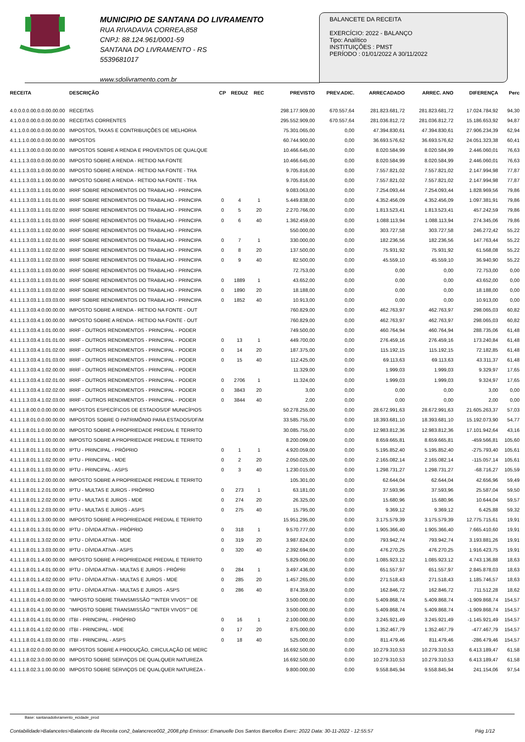MUNICIPIO DE SANTANA DO LIVRAMENTO
RUA RIVADAVIA CORREA,858
CNPJ: 88.124.961/0001-59
SANTANA DO LIVRAMENTO - RS
5539681017
www.sdolivramento.com.br
BALANCETE DA RECEITA
EXERCÍCIO: 2022 - BALANÇO
Tipo: Analítico
INSTITUIÇÕES : PMST
PERÍODO : 01/01/2022 A 30/11/2022
| RECEITA | DESCRIÇÃO | CP | REDUZ | REC | PREVISTO | PREV.ADIC. | ARRECADADO | ARREC. ANO | DIFERENÇA | Perc |
| --- | --- | --- | --- | --- | --- | --- | --- | --- | --- | --- |
| 4.0.0.0.0.00.0.0.00.00.00 | RECEITAS | | | | 298.177.909,00 | 670.557,64 | 281.823.681,72 | 281.823.681,72 | 17.024.784,92 | 94,30 |
| 4.1.0.0.0.00.0.0.00.00.00 | RECEITAS CORRENTES | | | | 295.552.909,00 | 670.557,64 | 281.036.812,72 | 281.036.812,72 | 15.186.653,92 | 94,87 |
| 4.1.1.0.0.00.0.0.00.00.00 | IMPOSTOS, TAXAS E CONTRIBUIÇÕES DE MELHORIA | | | | 75.301.065,00 | 0,00 | 47.394.830,61 | 47.394.830,61 | 27.906.234,39 | 62,94 |
| 4.1.1.1.0.00.0.0.00.00.00 | IMPOSTOS | | | | 60.744.900,00 | 0,00 | 36.693.576,62 | 36.693.576,62 | 24.051.323,38 | 60,41 |
| 4.1.1.1.3.00.0.0.00.00.00 | IMPOSTOS SOBRE A RENDA E PROVENTOS DE QUALQUE | | | | 10.466.645,00 | 0,00 | 8.020.584,99 | 8.020.584,99 | 2.446.060,01 | 76,63 |
| 4.1.1.1.3.03.0.0.00.00.00 | IMPOSTO SOBRE A RENDA - RETIDO NA FONTE | | | | 10.466.645,00 | 0,00 | 8.020.584,99 | 8.020.584,99 | 2.446.060,01 | 76,63 |
| 4.1.1.1.3.03.1.0.00.00.00 | IMPOSTO SOBRE A RENDA - RETIDO NA FONTE - TRA | | | | 9.705.816,00 | 0,00 | 7.557.821,02 | 7.557.821,02 | 2.147.994,98 | 77,87 |
| 4.1.1.1.3.03.1.1.00.00.00 | IMPOSTO SOBRE A RENDA - RETIDO NA FONTE - TRA | | | | 9.705.816,00 | 0,00 | 7.557.821,02 | 7.557.821,02 | 2.147.994,98 | 77,87 |
| 4.1.1.1.3.03.1.1.01.00.00 | IRRF SOBRE RENDIMENTOS DO TRABALHO - PRINCIPA | | | | 9.083.063,00 | 0,00 | 7.254.093,44 | 7.254.093,44 | 1.828.969,56 | 79,86 |
| 4.1.1.1.3.03.1.1.01.01.00 | IRRF SOBRE RENDIMENTOS DO TRABALHO - PRINCIPA | 0 | 4 | 1 | 5.449.838,00 | 0,00 | 4.352.456,09 | 4.352.456,09 | 1.097.381,91 | 79,86 |
| 4.1.1.1.3.03.1.1.01.02.00 | IRRF SOBRE RENDIMENTOS DO TRABALHO - PRINCIPA | 0 | 5 | 20 | 2.270.766,00 | 0,00 | 1.813.523,41 | 1.813.523,41 | 457.242,59 | 79,86 |
| 4.1.1.1.3.03.1.1.01.03.00 | IRRF SOBRE RENDIMENTOS DO TRABALHO - PRINCIPA | 0 | 6 | 40 | 1.362.459,00 | 0,00 | 1.088.113,94 | 1.088.113,94 | 274.345,06 | 79,86 |
| 4.1.1.1.3.03.1.1.02.00.00 | IRRF SOBRE RENDIMENTOS DO TRABALHO - PRINCIPA | | | | 550.000,00 | 0,00 | 303.727,58 | 303.727,58 | 246.272,42 | 55,22 |
| 4.1.1.1.3.03.1.1.02.01.00 | IRRF SOBRE RENDIMENTOS DO TRABALHO - PRINCIPA | 0 | 7 | 1 | 330.000,00 | 0,00 | 182.236,56 | 182.236,56 | 147.763,44 | 55,22 |
| 4.1.1.1.3.03.1.1.02.02.00 | IRRF SOBRE RENDIMENTOS DO TRABALHO - PRINCIPA | 0 | 8 | 20 | 137.500,00 | 0,00 | 75.931,92 | 75.931,92 | 61.568,08 | 55,22 |
| 4.1.1.1.3.03.1.1.02.03.00 | IRRF SOBRE RENDIMENTOS DO TRABALHO - PRINCIPA | 0 | 9 | 40 | 82.500,00 | 0,00 | 45.559,10 | 45.559,10 | 36.940,90 | 55,22 |
| 4.1.1.1.3.03.1.1.03.00.00 | IRRF SOBRE RENDIMENTOS DO TRABALHO - PRINCIPA | | | | 72.753,00 | 0,00 | 0,00 | 0,00 | 72.753,00 | 0,00 |
| 4.1.1.1.3.03.1.1.03.01.00 | IRRF SOBRE RENDIMENTOS DO TRABALHO - PRINCIPA | 0 | 1889 | 1 | 43.652,00 | 0,00 | 0,00 | 0,00 | 43.652,00 | 0,00 |
| 4.1.1.1.3.03.1.1.03.02.00 | IRRF SOBRE RENDIMENTOS DO TRABALHO - PRINCIPA | 0 | 1890 | 20 | 18.188,00 | 0,00 | 0,00 | 0,00 | 18.188,00 | 0,00 |
| 4.1.1.1.3.03.1.1.03.03.00 | IRRF SOBRE RENDIMENTOS DO TRABALHO - PRINCIPA | 0 | 1852 | 40 | 10.913,00 | 0,00 | 0,00 | 0,00 | 10.913,00 | 0,00 |
| 4.1.1.1.3.03.4.0.00.00.00 | IMPOSTO SOBRE A RENDA - RETIDO NA FONTE - OUT | | | | 760.829,00 | 0,00 | 462.763,97 | 462.763,97 | 298.065,03 | 60,82 |
| 4.1.1.1.3.03.4.1.00.00.00 | IMPOSTO SOBRE A RENDA - RETIDO NA FONTE - OUT | | | | 760.829,00 | 0,00 | 462.763,97 | 462.763,97 | 298.065,03 | 60,82 |
| 4.1.1.1.3.03.4.1.01.00.00 | IRRF - OUTROS RENDIMENTOS - PRINCIPAL - PODER | | | | 749.500,00 | 0,00 | 460.764,94 | 460.764,94 | 288.735,06 | 61,48 |
| 4.1.1.1.3.03.4.1.01.01.00 | IRRF - OUTROS RENDIMENTOS - PRINCIPAL - PODER | 0 | 13 | 1 | 449.700,00 | 0,00 | 276.459,16 | 276.459,16 | 173.240,84 | 61,48 |
| 4.1.1.1.3.03.4.1.01.02.00 | IRRF - OUTROS RENDIMENTOS - PRINCIPAL - PODER | 0 | 14 | 20 | 187.375,00 | 0,00 | 115.192,15 | 115.192,15 | 72.182,85 | 61,48 |
| 4.1.1.1.3.03.4.1.01.03.00 | IRRF - OUTROS RENDIMENTOS - PRINCIPAL - PODER | 0 | 15 | 40 | 112.425,00 | 0,00 | 69.113,63 | 69.113,63 | 43.311,37 | 61,48 |
| 4.1.1.1.3.03.4.1.02.00.00 | IRRF - OUTROS RENDIMENTOS - PRINCIPAL - PODER | | | | 11.329,00 | 0,00 | 1.999,03 | 1.999,03 | 9.329,97 | 17,65 |
| 4.1.1.1.3.03.4.1.02.01.00 | IRRF - OUTROS RENDIMENTOS - PRINCIPAL - PODER | 0 | 2706 | 1 | 11.324,00 | 0,00 | 1.999,03 | 1.999,03 | 9.324,97 | 17,65 |
| 4.1.1.1.3.03.4.1.02.02.00 | IRRF - OUTROS RENDIMENTOS - PRINCIPAL - PODER | 0 | 3843 | 20 | 3,00 | 0,00 | 0,00 | 0,00 | 3,00 | 0,00 |
| 4.1.1.1.3.03.4.1.02.03.00 | IRRF - OUTROS RENDIMENTOS - PRINCIPAL - PODER | 0 | 3844 | 40 | 2,00 | 0,00 | 0,00 | 0,00 | 2,00 | 0,00 |
| 4.1.1.1.8.00.0.0.00.00.00 | IMPOSTOS ESPECÍFICOS DE ESTADOS/DF MUNICÍPIOS | | | | 50.278.255,00 | 0,00 | 28.672.991,63 | 28.672.991,63 | 21.605.263,37 | 57,03 |
| 4.1.1.1.8.01.0.0.00.00.00 | IMPOSTOS SOBRE O PATRIMÔNIO PARA ESTADOS/DF/M | | | | 33.585.755,00 | 0,00 | 18.393.681,10 | 18.393.681,10 | 15.192.073,90 | 54,77 |
| 4.1.1.1.8.01.1.0.00.00.00 | IMPOSTO SOBRE A PROPRIEDADE PREDIAL E TERRITO | | | | 30.085.755,00 | 0,00 | 12.983.812,36 | 12.983.812,36 | 17.101.942,64 | 43,16 |
| 4.1.1.1.8.01.1.1.00.00.00 | IMPOSTO SOBRE A PROPRIEDADE PREDIAL E TERRITO | | | | 8.200.099,00 | 0,00 | 8.659.665,81 | 8.659.665,81 | -459.566,81 | 105,60 |
| 4.1.1.1.8.01.1.1.01.00.00 | IPTU - PRINCIPAL - PRÓPRIO | 0 | 1 | 1 | 4.920.059,00 | 0,00 | 5.195.852,40 | 5.195.852,40 | -275.793,40 | 105,61 |
| 4.1.1.1.8.01.1.1.02.00.00 | IPTU - PRINCIPAL - MDE | 0 | 2 | 20 | 2.050.025,00 | 0,00 | 2.165.082,14 | 2.165.082,14 | -115.057,14 | 105,61 |
| 4.1.1.1.8.01.1.1.03.00.00 | IPTU - PRINCIPAL - ASPS | 0 | 3 | 40 | 1.230.015,00 | 0,00 | 1.298.731,27 | 1.298.731,27 | -68.716,27 | 105,59 |
| 4.1.1.1.8.01.1.2.00.00.00 | IMPOSTO SOBRE A PROPRIEDADE PREDIAL E TERRITO | | | | 105.301,00 | 0,00 | 62.644,04 | 62.644,04 | 42.656,96 | 59,49 |
| 4.1.1.1.8.01.1.2.01.00.00 | IPTU - MULTAS E JUROS - PRÓPRIO | 0 | 273 | 1 | 63.181,00 | 0,00 | 37.593,96 | 37.593,96 | 25.587,04 | 59,50 |
| 4.1.1.1.8.01.1.2.02.00.00 | IPTU - MULTAS E JUROS - MDE | 0 | 274 | 20 | 26.325,00 | 0,00 | 15.680,96 | 15.680,96 | 10.644,04 | 59,57 |
| 4.1.1.1.8.01.1.2.03.00.00 | IPTU - MULTAS E JUROS - ASPS | 0 | 275 | 40 | 15.795,00 | 0,00 | 9.369,12 | 9.369,12 | 6.425,88 | 59,32 |
| 4.1.1.1.8.01.1.3.00.00.00 | IMPOSTO SOBRE A PROPRIEDADE PREDIAL E TERRITO | | | | 15.951.295,00 | 0,00 | 3.175.579,39 | 3.175.579,39 | 12.775.715,61 | 19,91 |
| 4.1.1.1.8.01.1.3.01.00.00 | IPTU - DÍVIDA ATIVA - PRÓPRIO | 0 | 318 | 1 | 9.570.777,00 | 0,00 | 1.905.366,40 | 1.905.366,40 | 7.665.410,60 | 19,91 |
| 4.1.1.1.8.01.1.3.02.00.00 | IPTU - DÍVIDA ATIVA - MDE | 0 | 319 | 20 | 3.987.824,00 | 0,00 | 793.942,74 | 793.942,74 | 3.193.881,26 | 19,91 |
| 4.1.1.1.8.01.1.3.03.00.00 | IPTU - DÍVIDA ATIVA - ASPS | 0 | 320 | 40 | 2.392.694,00 | 0,00 | 476.270,25 | 476.270,25 | 1.916.423,75 | 19,91 |
| 4.1.1.1.8.01.1.4.00.00.00 | IMPOSTO SOBRE A PROPRIEDADE PREDIAL E TERRITO | | | | 5.829.060,00 | 0,00 | 1.085.923,12 | 1.085.923,12 | 4.743.136,88 | 18,63 |
| 4.1.1.1.8.01.1.4.01.00.00 | IPTU - DÍVIDA ATIVA - MULTAS E JUROS - PRÓPRI | 0 | 284 | 1 | 3.497.436,00 | 0,00 | 651.557,97 | 651.557,97 | 2.845.878,03 | 18,63 |
| 4.1.1.1.8.01.1.4.02.00.00 | IPTU - DÍVIDA ATIVA - MULTAS E JUROS - MDE | 0 | 285 | 20 | 1.457.265,00 | 0,00 | 271.518,43 | 271.518,43 | 1.185.746,57 | 18,63 |
| 4.1.1.1.8.01.1.4.03.00.00 | IPTU - DÍVIDA ATIVA - MULTAS E JUROS - ASPS | 0 | 286 | 40 | 874.359,00 | 0,00 | 162.846,72 | 162.846,72 | 711.512,28 | 18,62 |
| 4.1.1.1.8.01.4.0.00.00.00 | "IMPOSTO SOBRE TRANSMISSÃO ""INTER VIVOS"" DE | | | | 3.500.000,00 | 0,00 | 5.409.868,74 | 5.409.868,74 | -1.909.868,74 | 154,57 |
| 4.1.1.1.8.01.4.1.00.00.00 | "IMPOSTO SOBRE TRANSMISSÃO ""INTER VIVOS"" DE | | | | 3.500.000,00 | 0,00 | 5.409.868,74 | 5.409.868,74 | -1.909.868,74 | 154,57 |
| 4.1.1.1.8.01.4.1.01.00.00 | ITBI - PRINCIPAL - PRÓPRIO | 0 | 16 | 1 | 2.100.000,00 | 0,00 | 3.245.921,49 | 3.245.921,49 | -1.145.921,49 | 154,57 |
| 4.1.1.1.8.01.4.1.02.00.00 | ITBI - PRINCIPAL - MDE | 0 | 17 | 20 | 875.000,00 | 0,00 | 1.352.467,79 | 1.352.467,79 | -477.467,79 | 154,57 |
| 4.1.1.1.8.01.4.1.03.00.00 | ITBI - PRINCIPAL - ASPS | 0 | 18 | 40 | 525.000,00 | 0,00 | 811.479,46 | 811.479,46 | -286.479,46 | 154,57 |
| 4.1.1.1.8.02.0.0.00.00.00 | IMPOSTOS SOBRE A PRODUÇÃO, CIRCULAÇÃO DE MERC | | | | 16.692.500,00 | 0,00 | 10.279.310,53 | 10.279.310,53 | 6.413.189,47 | 61,58 |
| 4.1.1.1.8.02.3.0.00.00.00 | IMPOSTO SOBRE SERVIÇOS DE QUALQUER NATUREZA | | | | 16.692.500,00 | 0,00 | 10.279.310,53 | 10.279.310,53 | 6.413.189,47 | 61,58 |
| 4.1.1.1.8.02.3.1.00.00.00 | IMPOSTO SOBRE SERVIÇOS DE QUALQUER NATUREZA - | | | | 9.800.000,00 | 0,00 | 9.558.845,94 | 9.558.845,94 | 241.154,06 | 97,54 |
Base: santanadolivramento_ecidade_prod
Contabilidade>Balancetes>Balancete da Receita con2_balancrece002_2008.php Emissor: Emanuelle Dos Santos Barcellos Exerc: 2022 Data: 30-11-2022 - 12:55:57 Pág 1/12